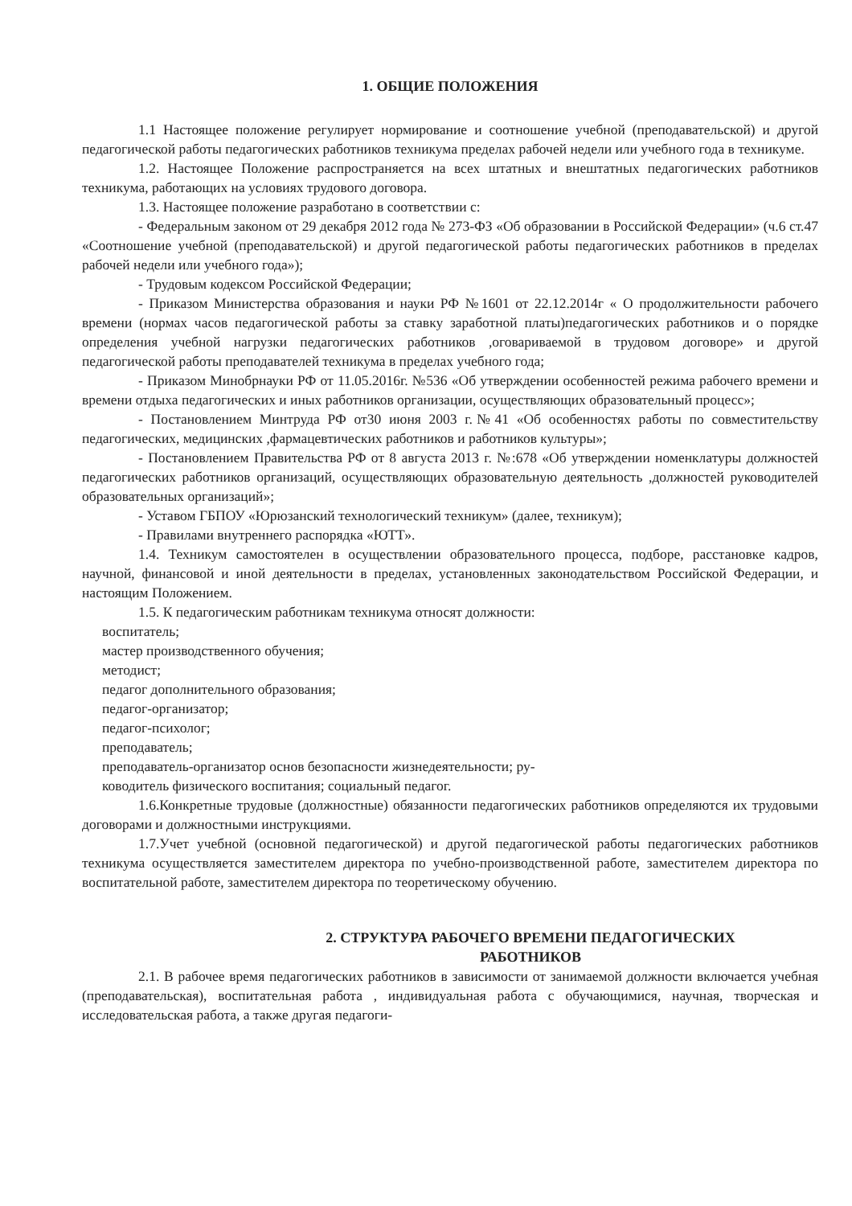1. ОБЩИЕ ПОЛОЖЕНИЯ
1.1 Настоящее положение регулирует нормирование и соотношение учебной (преподавательской) и другой педагогической работы педагогических работников техникума пределах рабочей недели или учебного года в техникуме.
1.2. Настоящее Положение распространяется на всех штатных и внештатных педагогических работников техникума, работающих на условиях трудового договора.
1.3. Настоящее положение разработано в соответствии с:
- Федеральным законом от 29 декабря 2012 года № 273-ФЗ «Об образовании в Российской Федерации» (ч.6 ст.47 «Соотношение учебной (преподавательской) и другой педагогической работы педагогических работников в пределах рабочей недели или учебного года»);
- Трудовым кодексом Российской Федерации;
- Приказом Министерства образования и науки РФ №1601 от 22.12.2014г « О продолжительности рабочего времени (нормах часов педагогической работы за ставку заработной платы)педагогических работников и о порядке определения учебной нагрузки педагогических работников ,оговариваемой в трудовом договоре» и другой педагогической работы преподавателей техникума в пределах учебного года;
- Приказом Минобрнауки РФ от 11.05.2016г. №536 «Об утверждении особенностей режима рабочего времени и времени отдыха педагогических и иных работников организации, осуществляющих образовательный процесс»;
- Постановлением Минтруда РФ от30 июня 2003 г.№41 «Об особенностях работы по совместительству педагогических, медицинских ,фармацевтических работников и работников культуры»;
- Постановлением Правительства РФ от 8 августа 2013 г. №:678 «Об утверждении номенклатуры должностей педагогических работников организаций, осуществляющих образовательную деятельность ,должностей руководителей образовательных организаций»;
- Уставом ГБПОУ «Юрюзанский технологический техникум» (далее, техникум);
- Правилами внутреннего распорядка «ЮТТ».
1.4. Техникум самостоятелен в осуществлении образовательного процесса, подборе, расстановке кадров, научной, финансовой и иной деятельности в пределах, установленных законодательством Российской Федерации, и настоящим Положением.
1.5. К педагогическим работникам техникума относят должности:
воспитатель;
мастер производственного обучения;
методист;
педагог дополнительного образования;
педагог-организатор;
педагог-психолог;
преподаватель;
преподаватель-организатор основ безопасности жизнедеятельности; ру-
ководитель физического воспитания; социальный педагог.
1.6.Конкретные трудовые (должностные) обязанности педагогических работников определяются их трудовыми договорами и должностными инструкциями.
1.7.Учет учебной (основной педагогической) и другой педагогической работы педагогических работников техникума осуществляется заместителем директора по учебно-производственной работе, заместителем директора по воспитательной работе, заместителем директора по теоретическому обучению.
2. СТРУКТУРА РАБОЧЕГО ВРЕМЕНИ ПЕДАГОГИЧЕСКИХ
РАБОТНИКОВ
2.1. В рабочее время педагогических работников в зависимости от занимаемой должности включается учебная (преподавательская), воспитательная работа , индивидуальная работа с обучающимися, научная, творческая и исследовательская работа, а также другая педагоги-